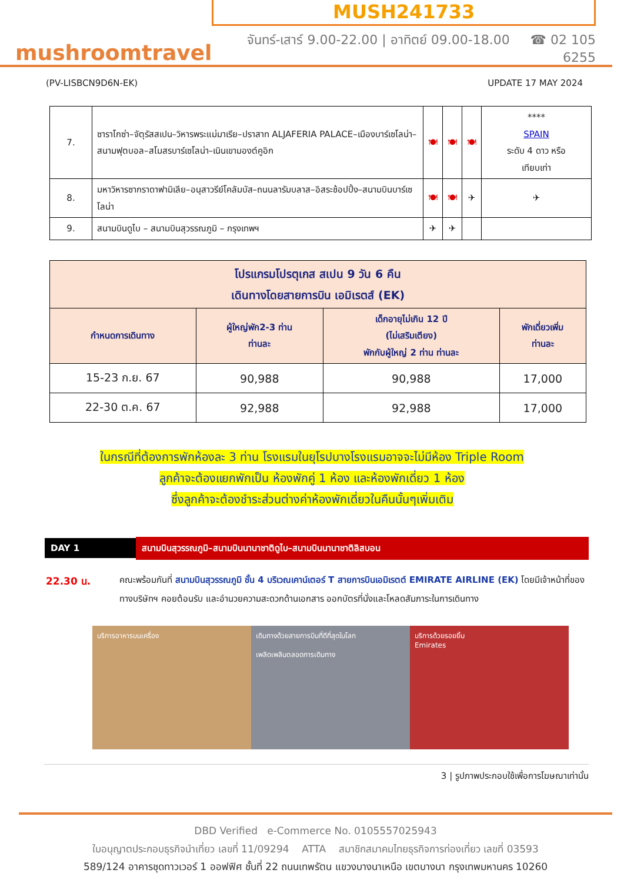mushroomtravel
MUSH241733
จันทร์-เสาร์ 9.00-22.00 | อาทิตย์ 09.00-18.00 ☎ 02 105 6255
(PV-LISBCN9D6N-EK) UPDATE 17 MAY 2024
| 7. | ซาราโกซ่า–จัตุรัสสเปน–วิหารพระแม่มาเรีย–ปราสาท ALJAFERIA PALACE–เมืองบาร์เซโลน่า–สนามฟุตบอล–สโมสรบาร์เซโลน่า–เนินเขามองต์คูอิก | 🍽 | 🍽 | 🍽 | **** SPAIN ระดับ 4 ดาว หรือ เทียบเท่า |
| 8. | มหาวิหารซากราดาฟามิเลีย–อนุสาวรีย์โคลัมบัส–ถนนลารัมบลาส–อิสระช้อปปิ้ง–สนามบินบาร์เซโลน่า | 🍽 | 🍽 | ✈ | ✈ |
| 9. | สนามบินดูไบ – สนามบินสุวรรณภูมิ – กรุงเทพฯ | ✈ | ✈ | | |
| โปรแกรมโปรตุเกส สเปน 9 วัน 6 คืน เดินทางโดยสายการบิน เอมิเรตส์ (EK) | | | |
| --- | --- | --- | --- |
| กำหนดการเดินทาง | ผู้ใหญ่พัก2-3 ท่าน ท่านละ | เด็กอายุไม่เกิน 12 ปี (ไม่เสริมเตียง) พักกับผู้ใหญ่ 2 ท่าน ท่านละ | พักเดี่ยวเพิ่ม ท่านละ |
| 15-23 ก.ย. 67 | 90,988 | 90,988 | 17,000 |
| 22-30 ต.ค. 67 | 92,988 | 92,988 | 17,000 |
ในกรณีที่ต้องการพักห้องละ 3 ท่าน โรงแรมในยุโรปบางโรงแรมอาจจะไม่มีห้อง Triple Room
ลูกค้าจะต้องแยกพักเป็น ห้องพักคู่ 1 ห้อง และห้องพักเดี่ยว 1 ห้อง
ซึ่งลูกค้าจะต้องชำระส่วนต่างค่าห้องพักเดี่ยวในคืนนั้นๆเพิ่มเติม
DAY 1 สนามบินสุวรรณภูมิ–สนามบินนานาชาติดูไบ–สนามบินนานาชาติลิสบอน
22.30 น. คณะพร้อมกันที่ สนามบินสุวรรณภูมิ ชั้น 4 บริเวณเคาน์เตอร์ T สายการบินเอมิเรตต์ EMIRATE AIRLINE (EK) โดยมีเจ้าหน้าที่ของทางบริษัทฯ คอยต้อนรับ และอำนวยความสะดวกด้านเอกสาร ออกบัตรที่นั่งและโหลดสัมภาระในการเดินทาง
บริการอาหารบนเครื่อง เดินทางด้วยสายการบินที่ดีที่สุดในโลก
เพลิดเพลินตลอดการเดินทาง
บริการด้วยรอยยิ้ม
Emirates
3 | รูปภาพประกอบใช้เพื่อการโฆษณาเท่านั้น
DBD Verified e-Commerce No. 0105557025943
ใบอนุญาตประกอบธุรกิจนำเที่ยว เลขที่ 11/09294 ATTA สมาชิกสมาคมไทยธุรกิจการท่องเที่ยว เลขที่ 03593
589/124 อาคารชุดทาวเวอร์ 1 ออฟฟิศ ชั้นที่ 22 ถนนเทพรัตน แขวงบางนาเหนือ เขตบางนา กรุงเทพมหานคร 10260